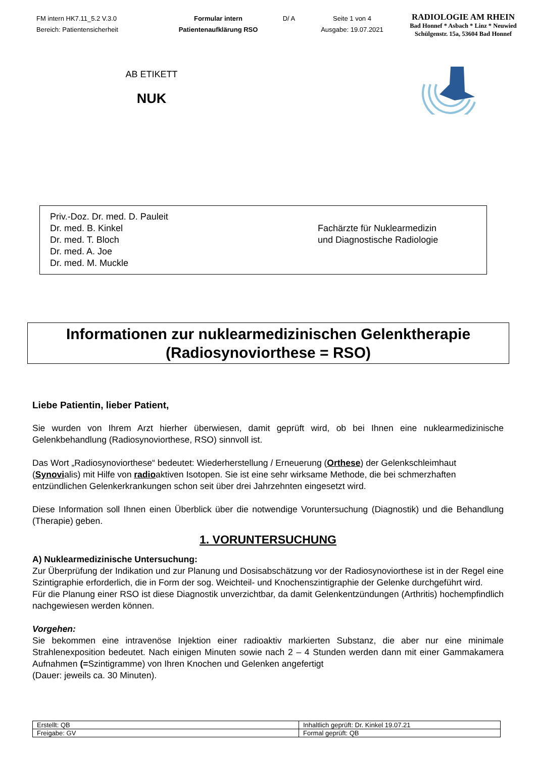FM intern HK7.11_5.2 V.3.0
Bereich: Patientensicherheit
Formular intern
Patientenaufklärung RSO
D/ A
Seite 1 von 4
Ausgabe: 19.07.2021
RADIOLOGIE AM RHEIN
Bad Honnef * Asbach * Linz * Neuwied
Schülgenstr. 15a, 53604 Bad Honnef
AB ETIKETT
NUK
Priv.-Doz. Dr. med. D. Pauleit
Dr. med. B. Kinkel
Dr. med. T. Bloch
Dr. med. A. Joe
Dr. med. M. Muckle
Fachärzte für Nuklearmedizin
und Diagnostische Radiologie
Informationen zur nuklearmedizinischen Gelenktherapie
(Radiosynoviorthese = RSO)
Liebe Patientin, lieber Patient,
Sie wurden von Ihrem Arzt hierher überwiesen, damit geprüft wird, ob bei Ihnen eine nuklearmedizinische Gelenkbehandlung (Radiosynoviorthese, RSO) sinnvoll ist.
Das Wort „Radiosynoviorthese“ bedeutet: Wiederherstellung / Erneuerung (Orthese) der Gelenkschleimhaut (Synovialis) mit Hilfe von radioaktiven Isotopen. Sie ist eine sehr wirksame Methode, die bei schmerzhaften entzündlichen Gelenkerkrankungen schon seit über drei Jahrzehnten eingesetzt wird.
Diese Information soll Ihnen einen Überblick über die notwendige Voruntersuchung (Diagnostik) und die Behandlung (Therapie) geben.
1. VORUNTERSUCHUNG
A) Nuklearmedizinische Untersuchung:
Zur Überprüfung der Indikation und zur Planung und Dosisabschätzung vor der Radiosynoviorthese ist in der Regel eine Szintigraphie erforderlich, die in Form der sog. Weichteil- und Knochenszintigraphie der Gelenke durchgeführt wird.
Für die Planung einer RSO ist diese Diagnostik unverzichtbar, da damit Gelenkentzündungen (Arthritis) hochempfindlich nachgewiesen werden können.
Vorgehen:
Sie bekommen eine intravenöse Injektion einer radioaktiv markierten Substanz, die aber nur eine minimale Strahlenexposition bedeutet. Nach einigen Minuten sowie nach 2 – 4 Stunden werden dann mit einer Gammakamera Aufnahmen (=Szintigramme) von Ihren Knochen und Gelenken angefertigt
(Dauer: jeweils ca. 30 Minuten).
| Erstellt: QB | Inhaltlich geprüft: Dr. Kinkel 19.07.21 |
| Freigabe: GV | Formal geprüft: QB |